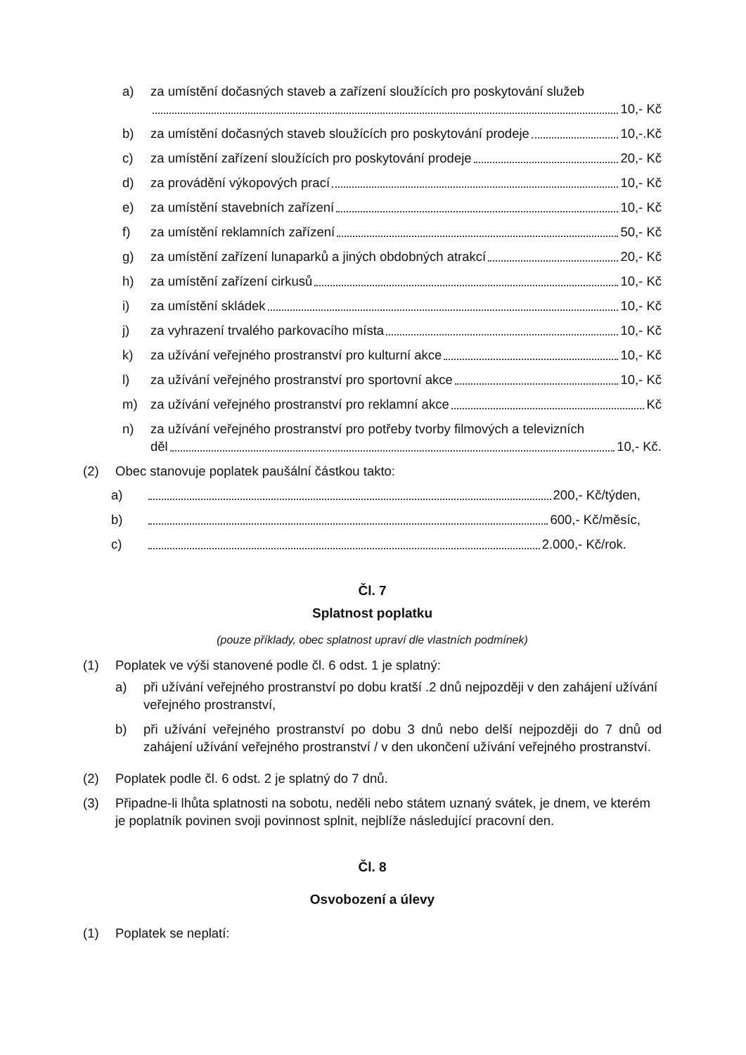a) za umístění dočasných staveb a zařízení sloužících pro poskytování služeb
10,- Kč
b) za umístění dočasných staveb sloužících pro poskytování prodeje 10,-.Kč
c) za umístění zařízení sloužících pro poskytování prodeje 20,- Kč
d) za provádění výkopových prací 10,- Kč
e) za umístění stavebních zařízení 10,- Kč
f) za umístění reklamních zařízení 50,- Kč
g) za umístění zařízení lunaparků a jiných obdobných atrakcí 20,- Kč
h) za umístění zařízení cirkusů 10,- Kč
i) za umístění skládek 10,- Kč
j) za vyhrazení trvalého parkovacího místa 10,- Kč
k) za užívání veřejného prostranství pro kulturní akce 10,- Kč
l) za užívání veřejného prostranství pro sportovní akce 10,- Kč
m) za užívání veřejného prostranství pro reklamní akce Kč
n) za užívání veřejného prostranství pro potřeby tvorby filmových a televizních
děl 10,- Kč.
(2) Obec stanovuje poplatek paušální částkou takto:
a) 200,- Kč/týden,
b) 600,- Kč/měsíc,
c) 2.000,- Kč/rok.
Čl. 7
Splatnost poplatku
(pouze příklady, obec splatnost upraví dle vlastních podmínek)
(1) Poplatek ve výši stanovené podle čl. 6 odst. 1 je splatný:
a) při užívání veřejného prostranství po dobu kratší .2 dnů nejpozději v den zahájení užívání veřejného prostranství,
b) při užívání veřejného prostranství po dobu 3 dnů nebo delší nejpozději do 7 dnů od zahájení užívání veřejného prostranství / v den ukončení užívání veřejného prostranství.
(2) Poplatek podle čl. 6 odst. 2 je splatný do 7 dnů.
(3) Připadne-li lhůta splatnosti na sobotu, neděli nebo státem uznaný svátek, je dnem, ve kterém je poplatník povinen svoji povinnost splnit, nejblíže následující pracovní den.
Čl. 8
Osvobození a úlevy
(1) Poplatek se neplatí: